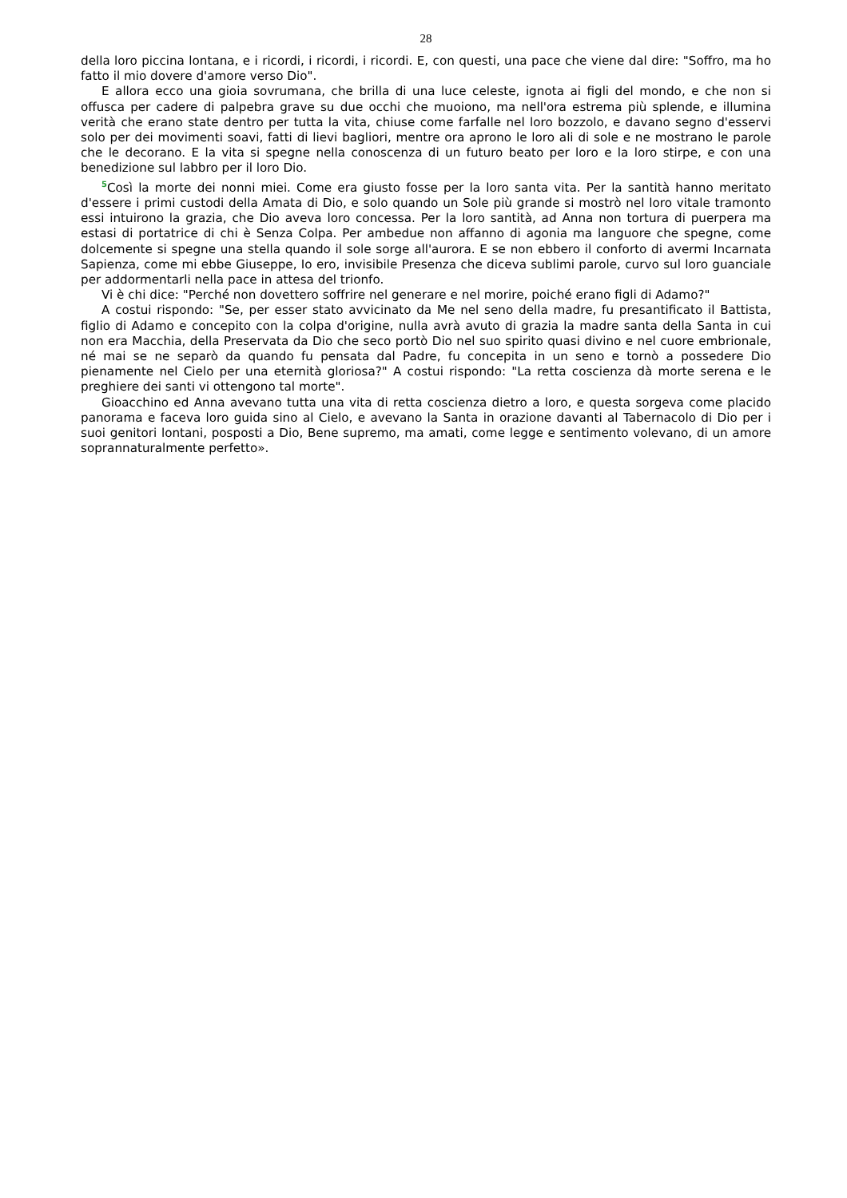28
della loro piccina lontana, e i ricordi, i ricordi, i ricordi. E, con questi, una pace che viene dal dire: "Soffro, ma ho fatto il mio dovere d'amore verso Dio".
E allora ecco una gioia sovrumana, che brilla di una luce celeste, ignota ai figli del mondo, e che non si offusca per cadere di palpebra grave su due occhi che muoiono, ma nell'ora estrema più splende, e illumina verità che erano state dentro per tutta la vita, chiuse come farfalle nel loro bozzolo, e davano segno d'esservi solo per dei movimenti soavi, fatti di lievi bagliori, mentre ora aprono le loro ali di sole e ne mostrano le parole che le decorano. E la vita si spegne nella conoscenza di un futuro beato per loro e la loro stirpe, e con una benedizione sul labbro per il loro Dio.
<sup>5</sup> Così la morte dei nonni miei. Come era giusto fosse per la loro santa vita. Per la santità hanno meritato d'essere i primi custodi della Amata di Dio, e solo quando un Sole più grande si mostrò nel loro vitale tramonto essi intuirono la grazia, che Dio aveva loro concessa. Per la loro santità, ad Anna non tortura di puerpera ma estasi di portatrice di chi è Senza Colpa. Per ambedue non affanno di agonia ma languore che spegne, come dolcemente si spegne una stella quando il sole sorge all'aurora. E se non ebbero il conforto di avermi Incarnata Sapienza, come mi ebbe Giuseppe, Io ero, invisibile Presenza che diceva sublimi parole, curvo sul loro guanciale per addormentarli nella pace in attesa del trionfo.
Vi è chi dice: "Perché non dovettero soffrire nel generare e nel morire, poiché erano figli di Adamo?"
A costui rispondo: "Se, per esser stato avvicinato da Me nel seno della madre, fu presantificato il Battista, figlio di Adamo e concepito con la colpa d'origine, nulla avrà avuto di grazia la madre santa della Santa in cui non era Macchia, della Preservata da Dio che seco portò Dio nel suo spirito quasi divino e nel cuore embrionale, né mai se ne separò da quando fu pensata dal Padre, fu concepita in un seno e tornò a possedere Dio pienamente nel Cielo per una eternità gloriosa?" A costui rispondo: "La retta coscienza dà morte serena e le preghiere dei santi vi ottengono tal morte".
Gioacchino ed Anna avevano tutta una vita di retta coscienza dietro a loro, e questa sorgeva come placido panorama e faceva loro guida sino al Cielo, e avevano la Santa in orazione davanti al Tabernacolo di Dio per i suoi genitori lontani, posposti a Dio, Bene supremo, ma amati, come legge e sentimento volevano, di un amore soprannaturalmente perfetto».